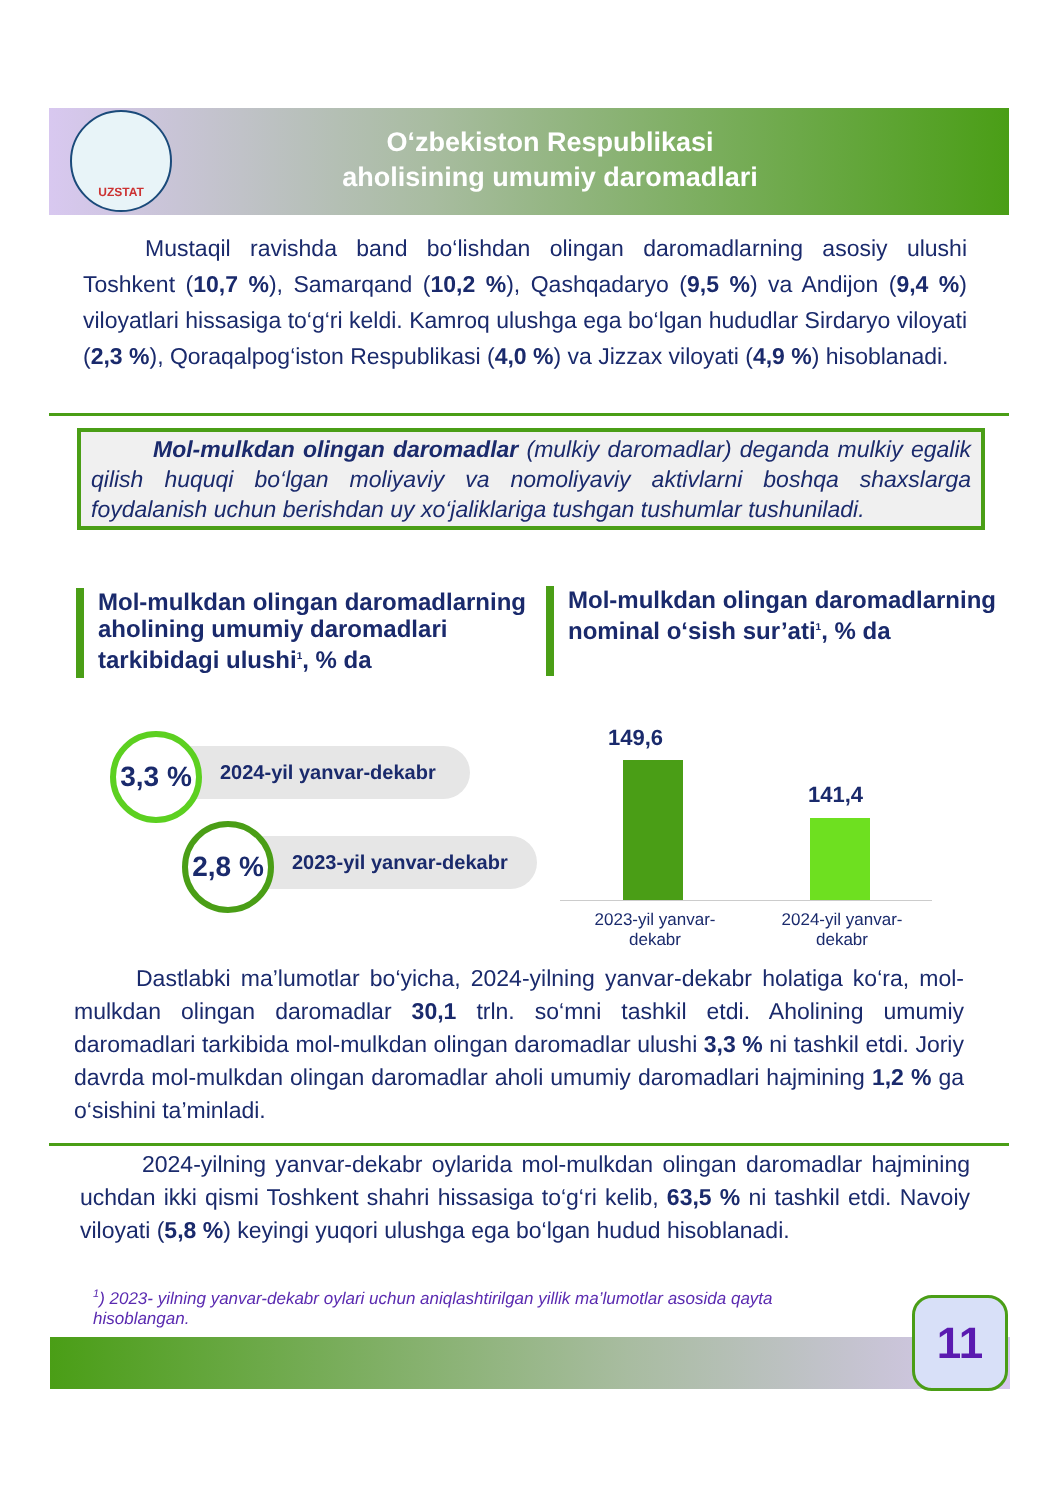UZSTAT
O‘zbekiston Respublikasi
aholisining umumiy daromadlari
Mustaqil ravishda band bo‘lishdan olingan daromadlarning asosiy ulushi Toshkent (10,7 %), Samarqand (10,2 %), Qashqadaryo (9,5 %) va Andijon (9,4 %) viloyatlari hissasiga to‘g‘ri keldi. Kamroq ulushga ega bo‘lgan hududlar Sirdaryo viloyati (2,3 %), Qoraqalpog‘iston Respublikasi (4,0 %) va Jizzax viloyati (4,9 %) hisoblanadi.
Mol-mulkdan olingan daromadlar (mulkiy daromadlar) deganda mulkiy egalik qilish huquqi bo‘lgan moliyaviy va nomoliyaviy aktivlarni boshqa shaxslarga foydalanish uchun berishdan uy xo‘jaliklariga tushgan tushumlar tushuniladi.
Mol-mulkdan olingan daromadlarning aholining umumiy daromadlari tarkibidagi ulushi<sup>1</sup>, % da
Mol-mulkdan olingan daromadlarning nominal o‘sish sur’ati<sup>1</sup>, % da
3,3 %
2024-yil yanvar-dekabr
2,8 %
2023-yil yanvar-dekabr
149,6
141,4
2023-yil yanvar-dekabr
2024-yil yanvar-dekabr
Dastlabki ma’lumotlar bo‘yicha, 2024-yilning yanvar-dekabr holatiga ko‘ra, mol-mulkdan olingan daromadlar 30,1 trln. so‘mni tashkil etdi. Aholining umumiy daromadlari tarkibida mol-mulkdan olingan daromadlar ulushi 3,3 % ni tashkil etdi. Joriy davrda mol-mulkdan olingan daromadlar aholi umumiy daromadlari hajmining 1,2 % ga o‘sishini ta’minladi.
2024-yilning yanvar-dekabr oylarida mol-mulkdan olingan daromadlar hajmining uchdan ikki qismi Toshkent shahri hissasiga to‘g‘ri kelib, 63,5 % ni tashkil etdi. Navoiy viloyati (5,8 %) keyingi yuqori ulushga ega bo‘lgan hudud hisoblanadi.
<sup>1</sup>) 2023- yilning yanvar-dekabr oylari uchun aniqlashtirilgan yillik ma’lumotlar asosida qayta hisoblangan.
11